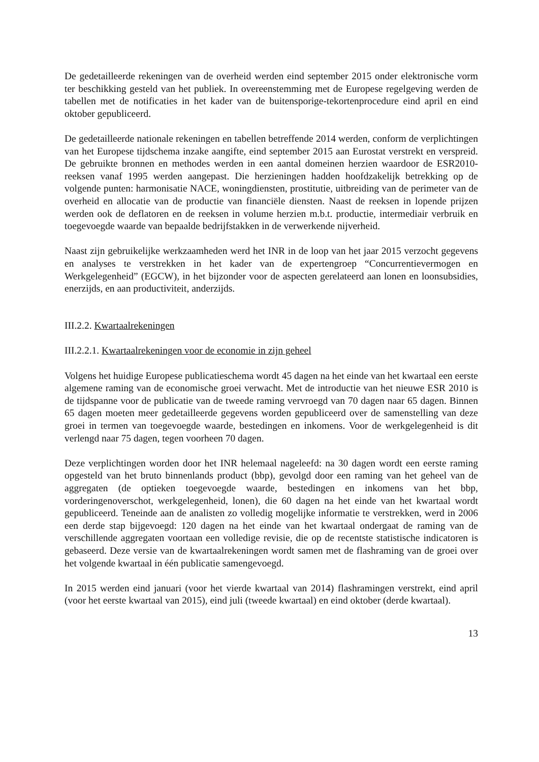De gedetailleerde rekeningen van de overheid werden eind september 2015 onder elektronische vorm ter beschikking gesteld van het publiek. In overeenstemming met de Europese regelgeving werden de tabellen met de notificaties in het kader van de buitensporige-tekortenprocedure eind april en eind oktober gepubliceerd.
De gedetailleerde nationale rekeningen en tabellen betreffende 2014 werden, conform de verplichtingen van het Europese tijdschema inzake aangifte, eind september 2015 aan Eurostat verstrekt en verspreid. De gebruikte bronnen en methodes werden in een aantal domeinen herzien waardoor de ESR2010-reeksen vanaf 1995 werden aangepast. Die herzieningen hadden hoofdzakelijk betrekking op de volgende punten: harmonisatie NACE, woningdiensten, prostitutie, uitbreiding van de perimeter van de overheid en allocatie van de productie van financiële diensten. Naast de reeksen in lopende prijzen werden ook de deflatoren en de reeksen in volume herzien m.b.t. productie, intermediair verbruik en toegevoegde waarde van bepaalde bedrijfstakken in de verwerkende nijverheid.
Naast zijn gebruikelijke werkzaamheden werd het INR in de loop van het jaar 2015 verzocht gegevens en analyses te verstrekken in het kader van de expertengroep “Concurrentievermogen en Werkgelegenheid” (EGCW), in het bijzonder voor de aspecten gerelateerd aan lonen en loonsubsidies, enerzijds, en aan productiviteit, anderzijds.
III.2.2. Kwartaalrekeningen
III.2.2.1. Kwartaalrekeningen voor de economie in zijn geheel
Volgens het huidige Europese publicatieschema wordt 45 dagen na het einde van het kwartaal een eerste algemene raming van de economische groei verwacht. Met de introductie van het nieuwe ESR 2010 is de tijdspanne voor de publicatie van de tweede raming vervroegd van 70 dagen naar 65 dagen. Binnen 65 dagen moeten meer gedetailleerde gegevens worden gepubliceerd over de samenstelling van deze groei in termen van toegevoegde waarde, bestedingen en inkomens. Voor de werkgelegenheid is dit verlengd naar 75 dagen, tegen voorheen 70 dagen.
Deze verplichtingen worden door het INR helemaal nageleefd: na 30 dagen wordt een eerste raming opgesteld van het bruto binnenlands product (bbp), gevolgd door een raming van het geheel van de aggregaten (de optieken toegevoegde waarde, bestedingen en inkomens van het bbp, vorderingenoverschot, werkgelegenheid, lonen), die 60 dagen na het einde van het kwartaal wordt gepubliceerd. Teneinde aan de analisten zo volledig mogelijke informatie te verstrekken, werd in 2006 een derde stap bijgevoegd: 120 dagen na het einde van het kwartaal ondergaat de raming van de verschillende aggregaten voortaan een volledige revisie, die op de recentste statistische indicatoren is gebaseerd. Deze versie van de kwartaalrekeningen wordt samen met de flashraming van de groei over het volgende kwartaal in één publicatie samengevoegd.
In 2015 werden eind januari (voor het vierde kwartaal van 2014) flashramingen verstrekt, eind april (voor het eerste kwartaal van 2015), eind juli (tweede kwartaal) en eind oktober (derde kwartaal).
13